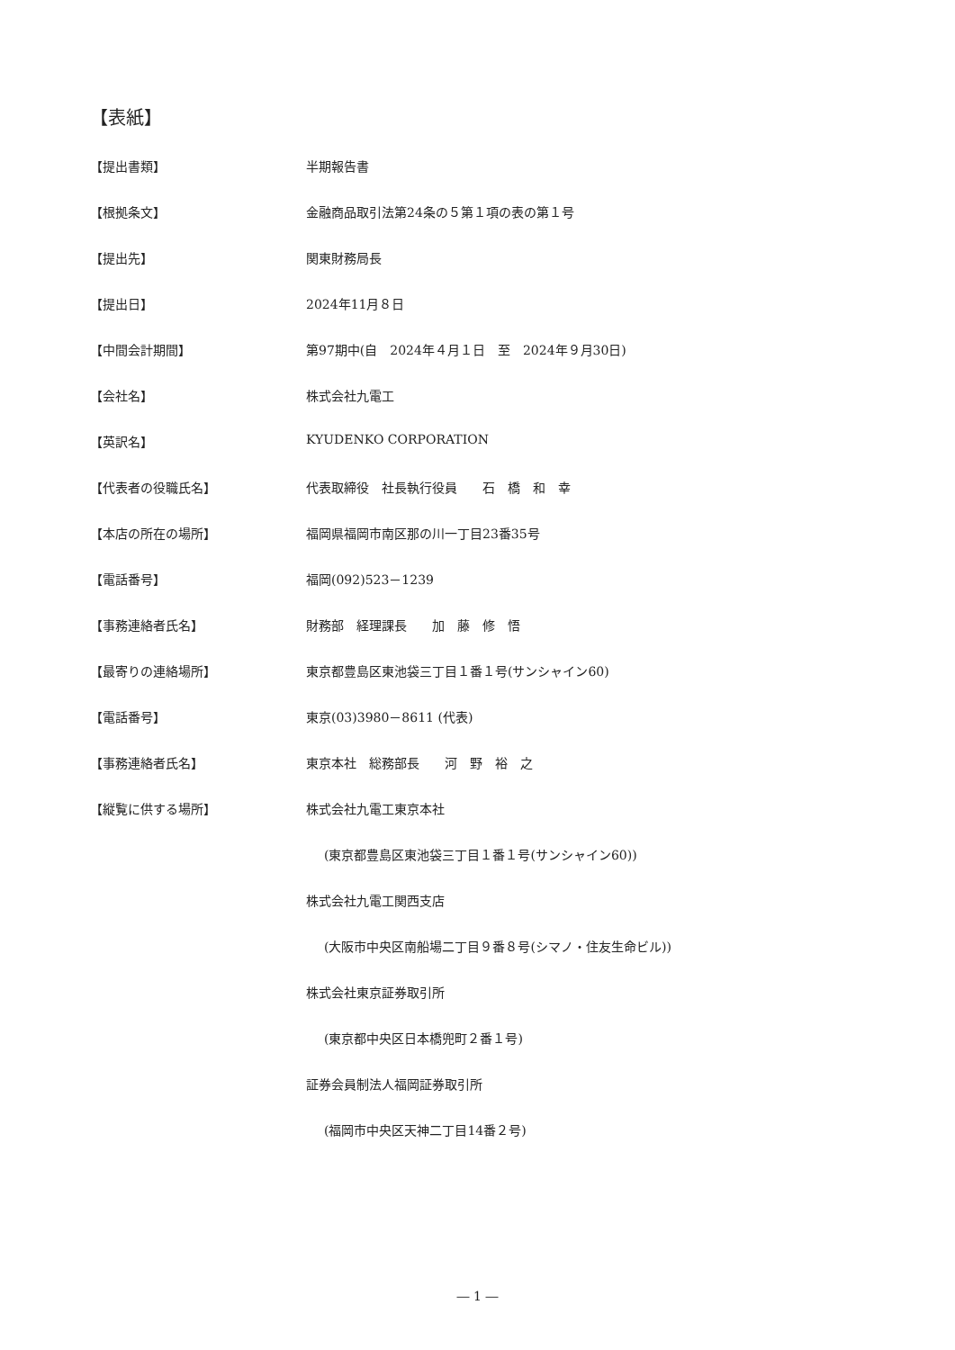【表紙】
【提出書類】 半期報告書
【根拠条文】 金融商品取引法第24条の５第１項の表の第１号
【提出先】 関東財務局長
【提出日】 2024年11月８日
【中間会計期間】 第97期中(自　2024年４月１日　至　2024年９月30日)
【会社名】 株式会社九電工
【英訳名】 KYUDENKO CORPORATION
【代表者の役職氏名】 代表取締役　社長執行役員　　石　橋　和　幸
【本店の所在の場所】 福岡県福岡市南区那の川一丁目23番35号
【電話番号】 福岡(092)523－1239
【事務連絡者氏名】 財務部　経理課長　　加　藤　修　悟
【最寄りの連絡場所】 東京都豊島区東池袋三丁目１番１号(サンシャイン60)
【電話番号】 東京(03)3980－8611 (代表)
【事務連絡者氏名】 東京本社　総務部長　　河　野　裕　之
【縦覧に供する場所】 株式会社九電工東京本社
(東京都豊島区東池袋三丁目１番１号(サンシャイン60))
株式会社九電工関西支店
(大阪市中央区南船場二丁目９番８号(シマノ・住友生命ビル))
株式会社東京証券取引所
(東京都中央区日本橋兜町２番１号)
証券会員制法人福岡証券取引所
(福岡市中央区天神二丁目14番２号)
― 1 ―